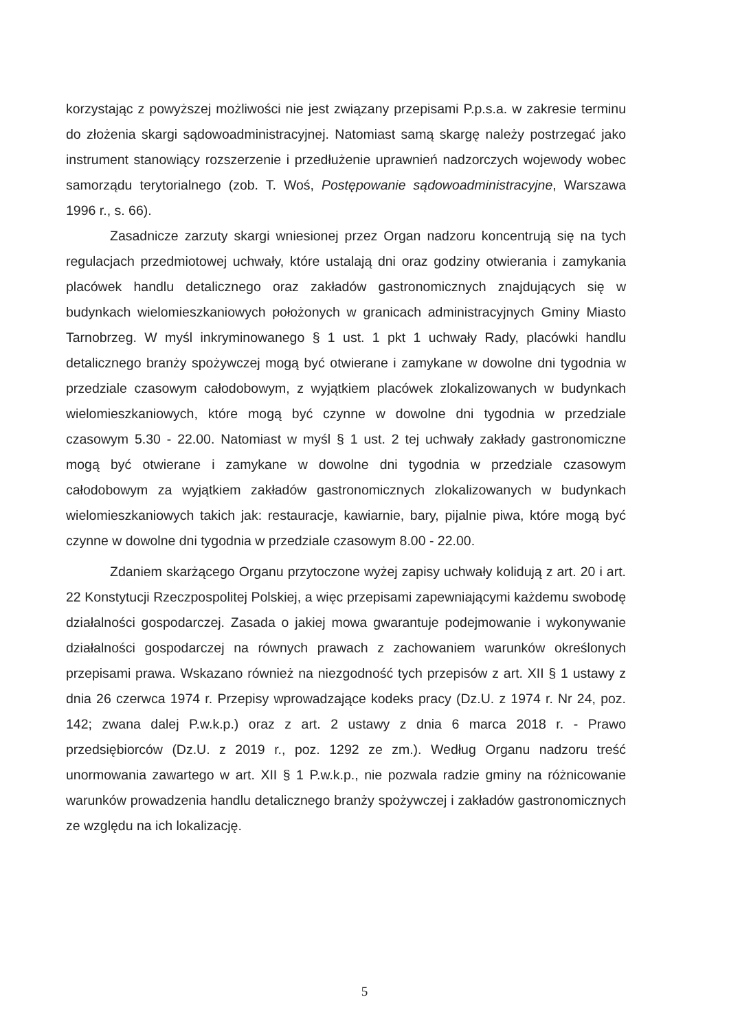korzystając z powyższej możliwości nie jest związany przepisami P.p.s.a. w zakresie terminu do złożenia skargi sądowoadministracyjnej. Natomiast samą skargę należy postrzegać jako instrument stanowiący rozszerzenie i przedłużenie uprawnień nadzorczych wojewody wobec samorządu terytorialnego (zob. T. Woś, Postępowanie sądowoadministracyjne, Warszawa 1996 r., s. 66).
Zasadnicze zarzuty skargi wniesionej przez Organ nadzoru koncentrują się na tych regulacjach przedmiotowej uchwały, które ustalają dni oraz godziny otwierania i zamykania placówek handlu detalicznego oraz zakładów gastronomicznych znajdujących się w budynkach wielomieszkaniowych położonych w granicach administracyjnych Gminy Miasto Tarnobrzeg. W myśl inkryminowanego § 1 ust. 1 pkt 1 uchwały Rady, placówki handlu detalicznego branży spożywczej mogą być otwierane i zamykane w dowolne dni tygodnia w przedziale czasowym całodobowym, z wyjątkiem placówek zlokalizowanych w budynkach wielomieszkaniowych, które mogą być czynne w dowolne dni tygodnia w przedziale czasowym 5.30 - 22.00. Natomiast w myśl § 1 ust. 2 tej uchwały zakłady gastronomiczne mogą być otwierane i zamykane w dowolne dni tygodnia w przedziale czasowym całodobowym za wyjątkiem zakładów gastronomicznych zlokalizowanych w budynkach wielomieszkaniowych takich jak: restauracje, kawiarnie, bary, pijalnie piwa, które mogą być czynne w dowolne dni tygodnia w przedziale czasowym 8.00 - 22.00.
Zdaniem skarżącego Organu przytoczone wyżej zapisy uchwały kolidują z art. 20 i art. 22 Konstytucji Rzeczpospolitej Polskiej, a więc przepisami zapewniającymi każdemu swobodę działalności gospodarczej. Zasada o jakiej mowa gwarantuje podejmowanie i wykonywanie działalności gospodarczej na równych prawach z zachowaniem warunków określonych przepisami prawa. Wskazano również na niezgodność tych przepisów z art. XII § 1 ustawy z dnia 26 czerwca 1974 r. Przepisy wprowadzające kodeks pracy (Dz.U. z 1974 r. Nr 24, poz. 142; zwana dalej P.w.k.p.) oraz z art. 2 ustawy z dnia 6 marca 2018 r. - Prawo przedsiębiorców (Dz.U. z 2019 r., poz. 1292 ze zm.). Według Organu nadzoru treść unormowania zawartego w art. XII § 1 P.w.k.p., nie pozwala radzie gminy na różnicowanie warunków prowadzenia handlu detalicznego branży spożywczej i zakładów gastronomicznych ze względu na ich lokalizację.
5